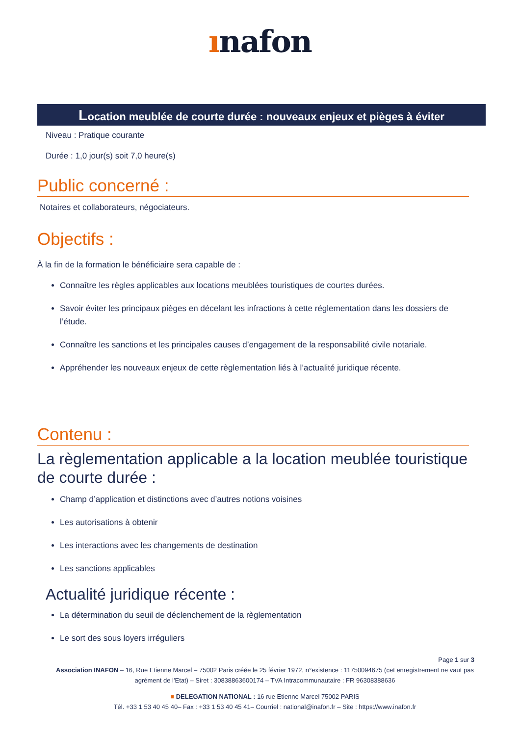ınafon
Location meublée de courte durée : nouveaux enjeux et pièges à éviter
Niveau : Pratique courante
Durée : 1,0 jour(s) soit 7,0 heure(s)
Public concerné :
Notaires et collaborateurs, négociateurs.
Objectifs :
À la fin de la formation le bénéficiaire sera capable de :
Connaître les règles applicables aux locations meublées touristiques de courtes durées.
Savoir éviter les principaux pièges en décelant les infractions à cette réglementation dans les dossiers de l’étude.
Connaître les sanctions et les principales causes d’engagement de la responsabilité civile notariale.
Appréhender les nouveaux enjeux de cette règlementation liés à l’actualité juridique récente.
Contenu :
La règlementation applicable a la location meublée touristique de courte durée :
Champ d’application et distinctions avec d’autres notions voisines
Les autorisations à obtenir
Les interactions avec les changements de destination
Les sanctions applicables
Actualité juridique récente :
La détermination du seuil de déclenchement de la règlementation
Le sort des sous loyers irréguliers
Page 1 sur 3
Association INAFON – 16, Rue Etienne Marcel – 75002 Paris créée le 25 février 1972, n°existence : 11750094675 (cet enregistrement ne vaut pas agrément de l'Etat) – Siret : 30838863600174 – TVA Intracommunautaire : FR 96308388636
■ DELEGATION NATIONAL : 16 rue Etienne Marcel 75002 PARIS
Tél. +33 1 53 40 45 40– Fax : +33 1 53 40 45 41– Courriel : national@inafon.fr – Site : https://www.inafon.fr